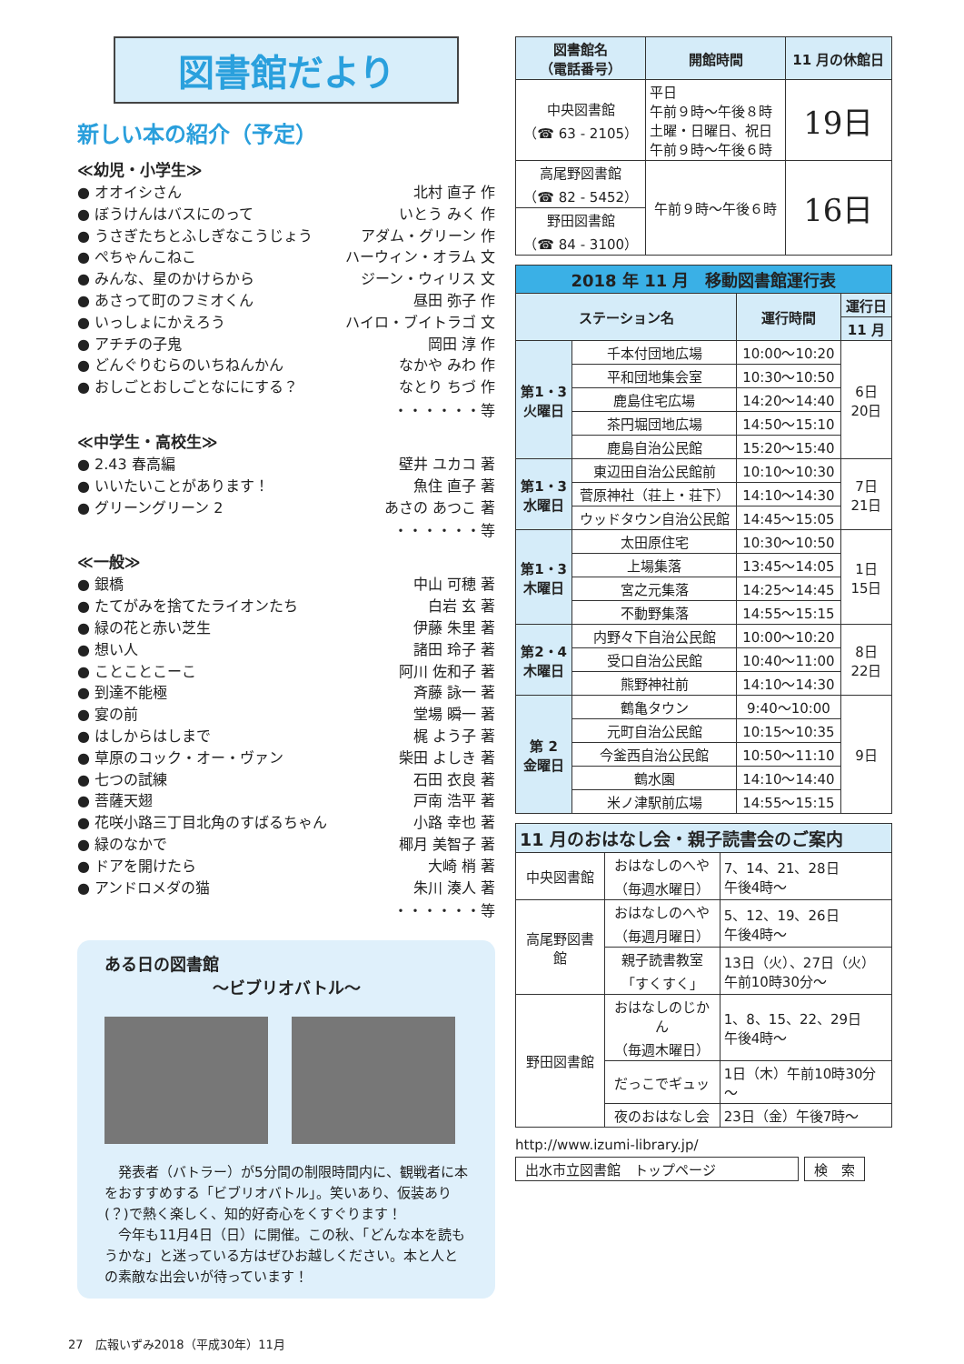図書館だより
新しい本の紹介（予定）
≪幼児・小学生≫
● オオイシさん 北村 直子 作
● ぼうけんはバスにのって いとう みく 作
● うさぎたちとふしぎなこうじょう アダム・グリーン 作
● ぺちゃんこねこ ハーウィン・オラム 文
● みんな、星のかけらから ジーン・ウィリス 文
● あさって町のフミオくん 昼田 弥子 作
● いっしょにかえろう ハイロ・ブイトラゴ 文
● アチチの子鬼 岡田 淳 作
● どんぐりむらのいちねんかん なかや みわ 作
● おしごとおしごとなににする？ なとり ちづ 作
・・・・・・等
≪中学生・高校生≫
● 2.43 春高編 壁井 ユカコ 著
● いいたいことがあります！ 魚住 直子 著
● グリーングリーン 2 あさの あつこ 著
・・・・・・等
≪一般≫
● 銀橋 中山 可穂 著
● たてがみを捨てたライオンたち 白岩 玄 著
● 緑の花と赤い芝生 伊藤 朱里 著
● 想い人 諸田 玲子 著
● ことことこーこ 阿川 佐和子 著
● 到達不能極 斉藤 詠一 著
● 宴の前 堂場 瞬一 著
● はしからはしまで 梶 よう子 著
● 草原のコック・オー・ヴァン 柴田 よしき 著
● 七つの試練 石田 衣良 著
● 菩薩天翅 戸南 浩平 著
● 花咲小路三丁目北角のすばるちゃん 小路 幸也 著
● 緑のなかで 椰月 美智子 著
● ドアを開けたら 大崎 梢 著
● アンドロメダの猫 朱川 湊人 著
・・・・・・等
ある日の図書館
～ビブリオバトル～
　発表者（バトラー）が5分間の制限時間内に、観戦者に本をおすすめする「ビブリオバトル」。笑いあり、仮装あり(？)で熱く楽しく、知的好奇心をくすぐります！
　今年も11月4日（日）に開催。この秋、「どんな本を読もうかな」と迷っている方はぜひお越しください。本と人との素敵な出会いが待っています！
| 図書館名 （電話番号） | 開館時間 | 11 月の休館日 |
| --- | --- | --- |
| 中央図書館 （☎ 63 - 2105） | 平日 午前９時～午後８時 土曜・日曜日、祝日 午前９時～午後６時 | 19日 |
| 高尾野図書館 （☎ 82 - 5452） | 午前９時～午後６時 | 16日 |
| 野田図書館 （☎ 84 - 3100） | | |
| 2018 年 11 月 移動図書館運行表 | | | |
| --- | --- | --- | --- |
| ステーション名 | | 運行時間 | 運行日 |
| | | | 11 月 |
| 第1・3 火曜日 | 千本付団地広場 | 10:00～10:20 | 6日 20日 |
| | 平和団地集会室 | 10:30～10:50 | |
| | 鹿島住宅広場 | 14:20～14:40 | |
| | 茶円堀団地広場 | 14:50～15:10 | |
| | 鹿島自治公民館 | 15:20～15:40 | |
| 第1・3 水曜日 | 東辺田自治公民館前 | 10:10～10:30 | 7日 21日 |
| | 菅原神社（荘上・荘下） | 14:10～14:30 | |
| | ウッドタウン自治公民館 | 14:45～15:05 | |
| 第1・3 木曜日 | 太田原住宅 | 10:30～10:50 | 1日 15日 |
| | 上場集落 | 13:45～14:05 | |
| | 宮之元集落 | 14:25～14:45 | |
| | 不動野集落 | 14:55～15:15 | |
| 第2・4 木曜日 | 内野々下自治公民館 | 10:00～10:20 | 8日 22日 |
| | 受口自治公民館 | 10:40～11:00 | |
| | 熊野神社前 | 14:10～14:30 | |
| 第 2 金曜日 | 鶴亀タウン | 9:40～10:00 | 9日 |
| | 元町自治公民館 | 10:15～10:35 | |
| | 今釜西自治公民館 | 10:50～11:10 | |
| | 鶴水園 | 14:10～14:40 | |
| | 米ノ津駅前広場 | 14:55～15:15 | |
| 11 月のおはなし会・親子読書会のご案内 | | |
| --- | --- | --- |
| 中央図書館 | おはなしのへや （毎週水曜日） | 7、14、21、28日 午後4時～ |
| 高尾野図書館 | おはなしのへや （毎週月曜日） | 5、12、19、26日 午後4時～ |
| | 親子読書教室 「すくすく」 | 13日（火）、27日（火） 午前10時30分～ |
| 野田図書館 | おはなしのじかん （毎週木曜日） | 1、8、15、22、29日 午後4時～ |
| | だっこでギュッ | 1日（木）午前10時30分～ |
| | 夜のおはなし会 | 23日（金）午後7時～ |
http://www.izumi-library.jp/
出水市立図書館　トップページ 検　索
27　広報いずみ2018（平成30年）11月